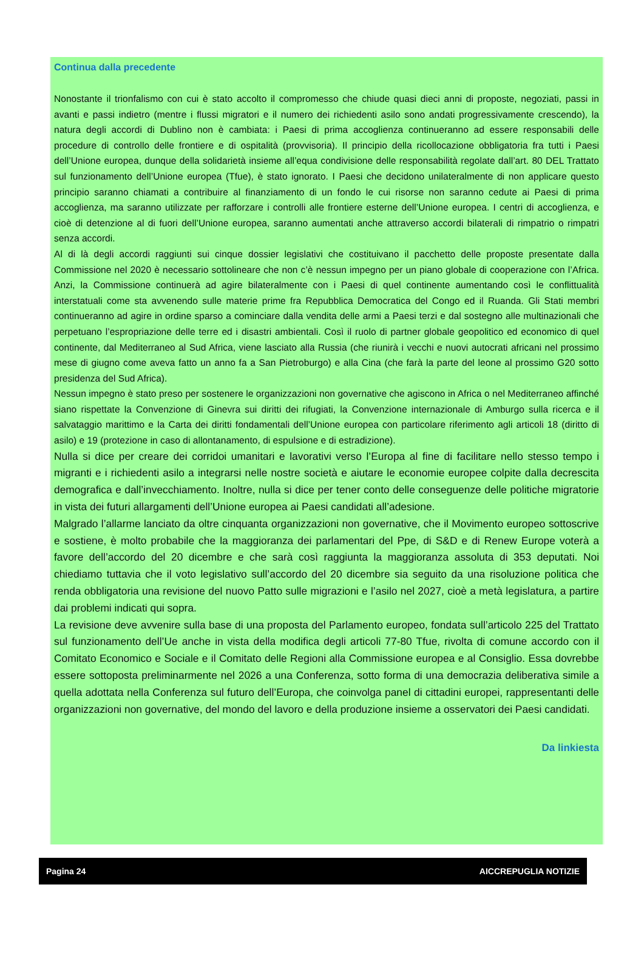Continua dalla precedente
Nonostante il trionfalismo con cui è stato accolto il compromesso che chiude quasi dieci anni di proposte, negoziati, passi in avanti e passi indietro (mentre i flussi migratori e il numero dei richiedenti asilo sono andati progressivamente crescendo), la natura degli accordi di Dublino non è cambiata: i Paesi di prima accoglienza continueranno ad essere responsabili delle procedure di controllo delle frontiere e di ospitalità (provvisoria). Il principio della ricollocazione obbligatoria fra tutti i Paesi dell’Unione europea, dunque della solidarietà insieme all’equa condivisione delle responsabilità regolate dall’art. 80 DEL Trattato sul funzionamento dell’Unione europea (Tfue), è stato ignorato. I Paesi che decidono unilateralmente di non applicare questo principio saranno chiamati a contribuire al finanziamento di un fondo le cui risorse non saranno cedute ai Paesi di prima accoglienza, ma saranno utilizzate per rafforzare i controlli alle frontiere esterne dell’Unione europea. I centri di accoglienza, e cioè di detenzione al di fuori dell’Unione europea, saranno aumentati anche attraverso accordi bilaterali di rimpatrio o rimpatri senza accordi.
Al di là degli accordi raggiunti sui cinque dossier legislativi che costituivano il pacchetto delle proposte presentate dalla Commissione nel 2020 è necessario sottolineare che non c’è nessun impegno per un piano globale di cooperazione con l’Africa. Anzi, la Commissione continuerà ad agire bilateralmente con i Paesi di quel continente aumentando così le conflittualità interstatuali come sta avvenendo sulle materie prime fra Repubblica Democratica del Congo ed il Ruanda. Gli Stati membri continueranno ad agire in ordine sparso a cominciare dalla vendita delle armi a Paesi terzi e dal sostegno alle multinazionali che perpetuano l’espropriazione delle terre ed i disastri ambientali. Così il ruolo di partner globale geopolitico ed economico di quel continente, dal Mediterraneo al Sud Africa, viene lasciato alla Russia (che riunirà i vecchi e nuovi autocrati africani nel prossimo mese di giugno come aveva fatto un anno fa a San Pietroburgo) e alla Cina (che farà la parte del leone al prossimo G20 sotto presidenza del Sud Africa).
Nessun impegno è stato preso per sostenere le organizzazioni non governative che agiscono in Africa o nel Mediterraneo affinché siano rispettate la Convenzione di Ginevra sui diritti dei rifugiati, la Convenzione internazionale di Amburgo sulla ricerca e il salvataggio marittimo e la Carta dei diritti fondamentali dell’Unione europea con particolare riferimento agli articoli 18 (diritto di asilo) e 19 (protezione in caso di allontanamento, di espulsione e di estradizione).
Nulla si dice per creare dei corridoi umanitari e lavorativi verso l’Europa al fine di facilitare nello stesso tempo i migranti e i richiedenti asilo a integrarsi nelle nostre società e aiutare le economie europee colpite dalla decrescita demografica e dall’invecchiamento. Inoltre, nulla si dice per tener conto delle conseguenze delle politiche migratorie in vista dei futuri allargamenti dell’Unione europea ai Paesi candidati all’adesione.
Malgrado l’allarme lanciato da oltre cinquanta organizzazioni non governative, che il Movimento europeo sottoscrive e sostiene, è molto probabile che la maggioranza dei parlamentari del Ppe, di S&D e di Renew Europe voterà a favore dell’accordo del 20 dicembre e che sarà così raggiunta la maggioranza assoluta di 353 deputati. Noi chiediamo tuttavia che il voto legislativo sull’accordo del 20 dicembre sia seguito da una risoluzione politica che renda obbligatoria una revisione del nuovo Patto sulle migrazioni e l’asilo nel 2027, cioè a metà legislatura, a partire dai problemi indicati qui sopra.
La revisione deve avvenire sulla base di una proposta del Parlamento europeo, fondata sull’articolo 225 del Trattato sul funzionamento dell’Ue anche in vista della modifica degli articoli 77-80 Tfue, rivolta di comune accordo con il Comitato Economico e Sociale e il Comitato delle Regioni alla Commissione europea e al Consiglio. Essa dovrebbe essere sottoposta preliminarmente nel 2026 a una Conferenza, sotto forma di una democrazia deliberativa simile a quella adottata nella Conferenza sul futuro dell’Europa, che coinvolga panel di cittadini europei, rappresentanti delle organizzazioni non governative, del mondo del lavoro e della produzione insieme a osservatori dei Paesi candidati.
Da linkiesta
Pagina 24 AICCREPUGLIA NOTIZIE